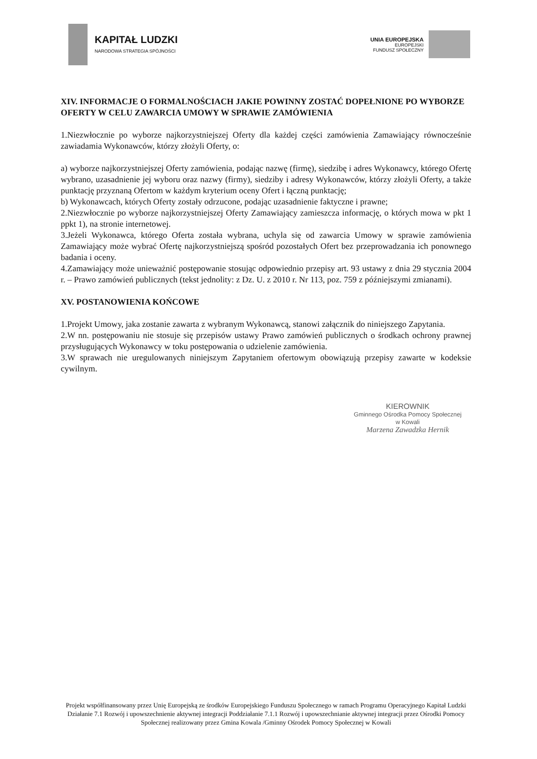KAPITAŁ LUDZKI
NARODOWA STRATEGIA SPÓJNOŚCI
UNIA EUROPEJSKA
EUROPEJSKI
FUNDUSZ SPOŁECZNY
XIV. INFORMACJE O FORMALNOŚCIACH JAKIE POWINNY ZOSTAĆ DOPEŁNIONE PO WYBORZE OFERTY W CELU ZAWARCIA UMOWY W SPRAWIE ZAMÓWIENIA
1.Niezwłocznie po wyborze najkorzystniejszej Oferty dla każdej części zamówienia Zamawiający równocześnie zawiadamia Wykonawców, którzy złożyli Oferty, o:
a) wyborze najkorzystniejszej Oferty zamówienia, podając nazwę (firmę), siedzibę i adres Wykonawcy, którego Ofertę wybrano, uzasadnienie jej wyboru oraz nazwy (firmy), siedziby i adresy Wykonawców, którzy złożyli Oferty, a także punktację przyznaną Ofertom w każdym kryterium oceny Ofert i łączną punktację;
b) Wykonawcach, których Oferty zostały odrzucone, podając uzasadnienie faktyczne i prawne;
2.Niezwłocznie po wyborze najkorzystniejszej Oferty Zamawiający zamieszcza informację, o których mowa w pkt 1 ppkt 1), na stronie internetowej.
3.Jeżeli Wykonawca, którego Oferta została wybrana, uchyla się od zawarcia Umowy w sprawie zamówienia Zamawiający może wybrać Ofertę najkorzystniejszą spośród pozostałych Ofert bez przeprowadzania ich ponownego badania i oceny.
4.Zamawiający może unieważnić postępowanie stosując odpowiednio przepisy art. 93 ustawy z dnia 29 stycznia 2004 r. – Prawo zamówień publicznych (tekst jednolity: z Dz. U. z 2010 r. Nr 113, poz. 759 z późniejszymi zmianami).
XV. POSTANOWIENIA KOŃCOWE
1.Projekt Umowy, jaka zostanie zawarta z wybranym Wykonawcą, stanowi załącznik do niniejszego Zapytania.
2.W nn. postępowaniu nie stosuje się przepisów ustawy Prawo zamówień publicznych o środkach ochrony prawnej przysługujących Wykonawcy w toku postępowania o udzielenie zamówienia.
3.W sprawach nie uregulowanych niniejszym Zapytaniem ofertowym obowiązują przepisy zawarte w kodeksie cywilnym.
KIEROWNIK
Gminnego Ośrodka Pomocy Społecznej
w Kowali
Marzena Zawadzka Hernik
Projekt współfinansowany przez Unię Europejską ze środków Europejskiego Funduszu Społecznego w ramach Programu Operacyjnego Kapitał Ludzki Działanie 7.1 Rozwój i upowszechnienie aktywnej integracji Poddziałanie 7.1.1 Rozwój i upowszechnianie aktywnej integracji przez Ośrodki Pomocy Społecznej realizowany przez Gmina Kowala /Gminny Ośrodek Pomocy Społecznej w Kowali